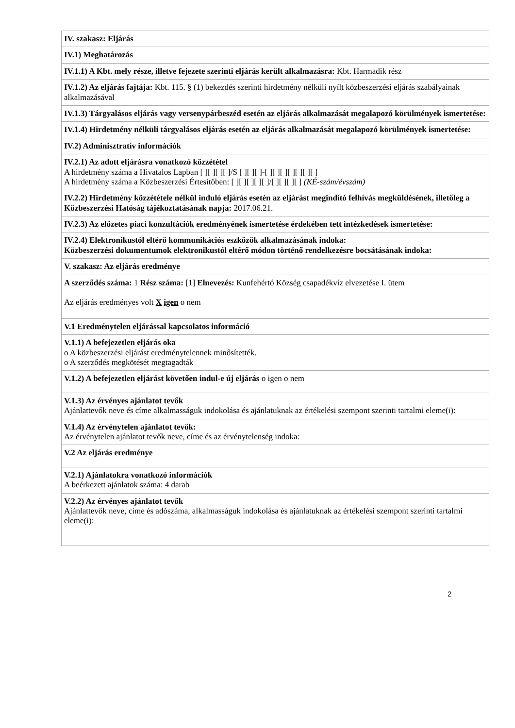| IV. szakasz: Eljárás |
| IV.1) Meghatározás |
| IV.1.1) A Kbt. mely része, illetve fejezete szerinti eljárás került alkalmazásra: Kbt. Harmadik rész |
| IV.1.2) Az eljárás fajtája: Kbt. 115. § (1) bekezdés szerinti hirdetmény nélküli nyílt közbeszerzési eljárás szabályainak alkalmazásával |
| IV.1.3) Tárgyalásos eljárás vagy versenypárbeszéd esetén az eljárás alkalmazását megalapozó körülmények ismertetése: |
| IV.1.4) Hirdetmény nélküli tárgyalásos eljárás esetén az eljárás alkalmazását megalapozó körülmények ismertetése: |
| IV.2) Adminisztratív információk |
| IV.2.1) Az adott eljárásra vonatkozó közzététel A hirdetmény száma a Hivatalos Lapban [ ][ ][ ][ ]/S [ ][ ][ ]-[ ][ ][ ][ ][ ][ ][ ] A hirdetmény száma a Közbeszerzési Értesítőben: [ ][ ][ ][ ][ ]/[ ][ ][ ][ ] (KÉ-szám/évszám) |
| IV.2.2) Hirdetmény közzététele nélkül induló eljárás esetén az eljárást megindító felhívás megküldésének, illetőleg a Közbeszerzési Hatóság tájékoztatásának napja: 2017.06.21. |
| IV.2.3) Az előzetes piaci konzultációk eredményének ismertetése érdekében tett intézkedések ismertetése: |
| IV.2.4) Elektronikustól eltérő kommunikációs eszközök alkalmazásának indoka: Közbeszerzési dokumentumok elektronikustól eltérő módon történő rendelkezésre bocsátásának indoka: |
| V. szakasz: Az eljárás eredménye |
| A szerződés száma: 1 Rész száma: [1] Elnevezés: Kunfehértó Község csapadékvíz elvezetése I. ütem Az eljárás eredményes volt X igen o nem |
| V.1 Eredménytelen eljárással kapcsolatos információ |
| V.1.1) A befejezetlen eljárás oka o A közbeszerzési eljárást eredménytelennek minősítették. o A szerződés megkötését megtagadták |
| V.1.2) A befejezetlen eljárást követően indul-e új eljárás o igen o nem |
| V.1.3) Az érvényes ajánlatot tevők Ajánlattevők neve és címe alkalmasságuk indokolása és ajánlatuknak az értékelési szempont szerinti tartalmi eleme(i): |
| V.1.4) Az érvénytelen ajánlatot tevők: Az érvénytelen ajánlatot tevők neve, címe és az érvénytelenség indoka: |
| V.2 Az eljárás eredménye |
| V.2.1) Ajánlatokra vonatkozó információk A beérkezett ajánlatok száma: 4 darab |
| V.2.2) Az érvényes ajánlatot tevők Ajánlattevők neve, címe és adószáma, alkalmasságuk indokolása és ajánlatuknak az értékelési szempont szerinti tartalmi eleme(i): |
2